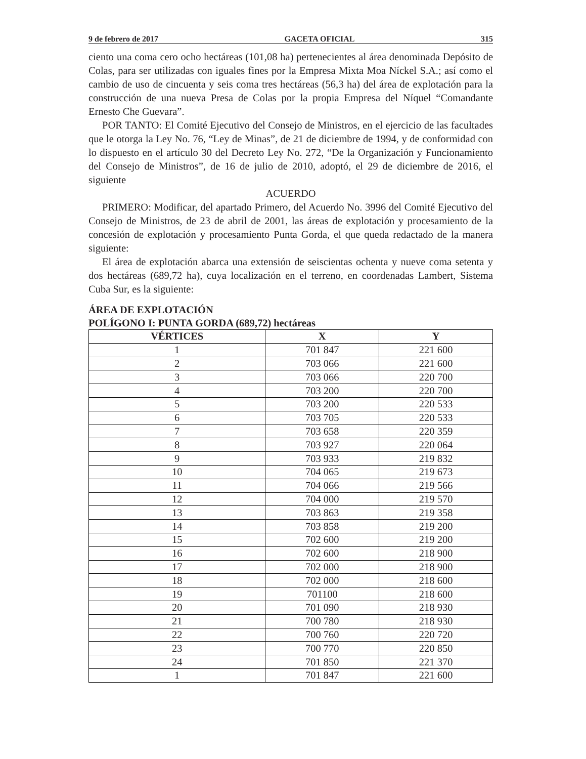9 de febrero de 2017 GACETA OFICIAL 315
ciento una coma cero ocho hectáreas (101,08 ha) pertenecientes al área denominada Depósito de Colas, para ser utilizadas con iguales fines por la Empresa Mixta Moa Níckel S.A.; así como el cambio de uso de cincuenta y seis coma tres hectáreas (56,3 ha) del área de explotación para la construcción de una nueva Presa de Colas por la propia Empresa del Níquel “Comandante Ernesto Che Guevara”.
POR TANTO: El Comité Ejecutivo del Consejo de Ministros, en el ejercicio de las facultades que le otorga la Ley No. 76, “Ley de Minas”, de 21 de diciembre de 1994, y de conformidad con lo dispuesto en el artículo 30 del Decreto Ley No. 272, “De la Organización y Funcionamiento del Consejo de Ministros”, de 16 de julio de 2010, adoptó, el 29 de diciembre de 2016, el siguiente
ACUERDO
PRIMERO: Modificar, del apartado Primero, del Acuerdo No. 3996 del Comité Ejecutivo del Consejo de Ministros, de 23 de abril de 2001, las áreas de explotación y procesamiento de la concesión de explotación y procesamiento Punta Gorda, el que queda redactado de la manera siguiente:
El área de explotación abarca una extensión de seiscientas ochenta y nueve coma setenta y dos hectáreas (689,72 ha), cuya localización en el terreno, en coordenadas Lambert, Sistema Cuba Sur, es la siguiente:
ÁREA DE EXPLOTACIÓN
POLÍGONO I: PUNTA GORDA (689,72) hectáreas
| VÉRTICES | X | Y |
| --- | --- | --- |
| 1 | 701 847 | 221 600 |
| 2 | 703 066 | 221 600 |
| 3 | 703 066 | 220 700 |
| 4 | 703 200 | 220 700 |
| 5 | 703 200 | 220 533 |
| 6 | 703 705 | 220 533 |
| 7 | 703 658 | 220 359 |
| 8 | 703 927 | 220 064 |
| 9 | 703 933 | 219 832 |
| 10 | 704 065 | 219 673 |
| 11 | 704 066 | 219 566 |
| 12 | 704 000 | 219 570 |
| 13 | 703 863 | 219 358 |
| 14 | 703 858 | 219 200 |
| 15 | 702 600 | 219 200 |
| 16 | 702 600 | 218 900 |
| 17 | 702 000 | 218 900 |
| 18 | 702 000 | 218 600 |
| 19 | 701100 | 218 600 |
| 20 | 701 090 | 218 930 |
| 21 | 700 780 | 218 930 |
| 22 | 700 760 | 220 720 |
| 23 | 700 770 | 220 850 |
| 24 | 701 850 | 221 370 |
| 1 | 701 847 | 221 600 |